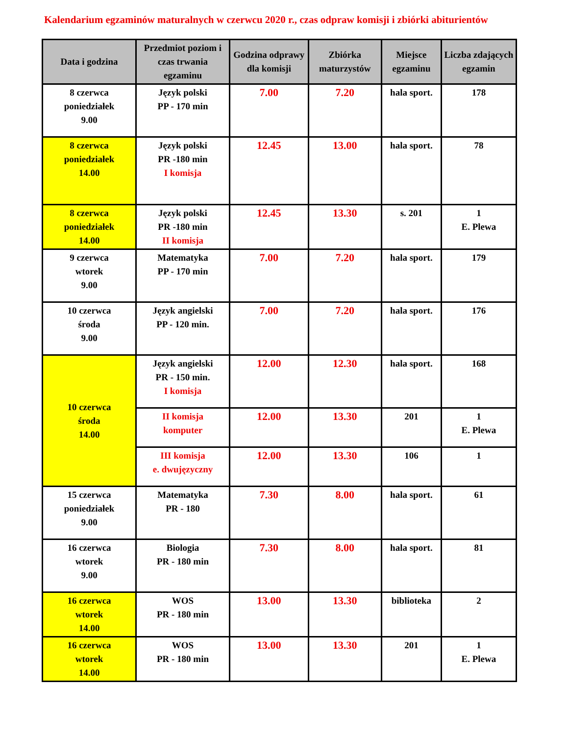Kalendarium egzaminów maturalnych w czerwcu 2020 r., czas odpraw komisji i zbiórki abiturientów
| Data i godzina | Przedmiot poziom i czas trwania egzaminu | Godzina odprawy dla komisji | Zbiórka maturzystów | Miejsce egzaminu | Liczba zdających egzamin |
| --- | --- | --- | --- | --- | --- |
| 8 czerwca poniedziałek 9.00 | Język polski PP - 170 min | 7.00 | 7.20 | hala sport. | 178 |
| 8 czerwca poniedziałek 14.00 | Język polski PR -180 min I komisja | 12.45 | 13.00 | hala sport. | 78 |
| 8 czerwca poniedziałek 14.00 | Język polski PR -180 min II komisja | 12.45 | 13.30 | s. 201 | 1 E. Plewa |
| 9 czerwca wtorek 9.00 | Matematyka PP - 170 min | 7.00 | 7.20 | hala sport. | 179 |
| 10 czerwca środa 9.00 | Język angielski PP - 120 min. | 7.00 | 7.20 | hala sport. | 176 |
| 10 czerwca środa 14.00 | Język angielski PR - 150 min. I komisja | 12.00 | 12.30 | hala sport. | 168 |
| | II komisja komputer | 12.00 | 13.30 | 201 | 1 E. Plewa |
| | III komisja e. dwujęzyczny | 12.00 | 13.30 | 106 | 1 |
| 15 czerwca poniedziałek 9.00 | Matematyka PR - 180 | 7.30 | 8.00 | hala sport. | 61 |
| 16 czerwca wtorek 9.00 | Biologia PR - 180 min | 7.30 | 8.00 | hala sport. | 81 |
| 16 czerwca wtorek 14.00 | WOS PR - 180 min | 13.00 | 13.30 | biblioteka | 2 |
| 16 czerwca wtorek 14.00 | WOS PR - 180 min | 13.00 | 13.30 | 201 | 1 E. Plewa |